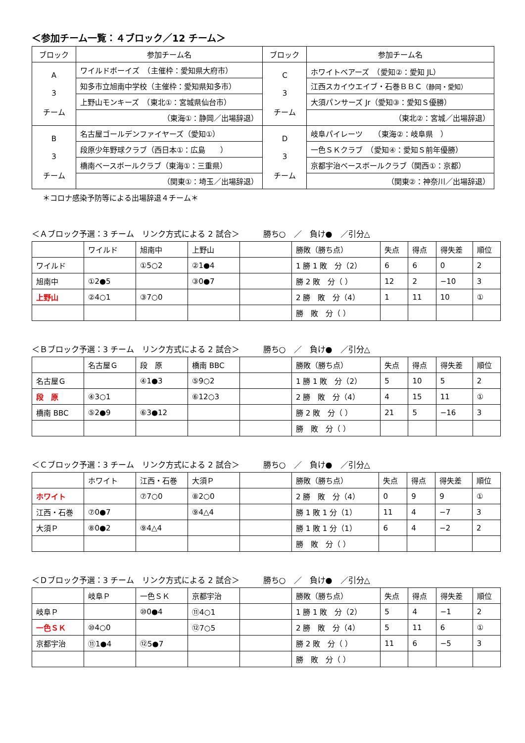＜参加チーム一覧：４ブロック／12 チーム＞
| ブロック | 参加チーム名 | ブロック | 参加チーム名 |
| --- | --- | --- | --- |
| A 3 チーム | ワイルドボーイズ （主催枠：愛知県大府市） | C 3 チーム | ホワイトベアーズ （愛知②：愛知 JL） |
| | 知多市立旭南中学校（主催枠：愛知県知多市） | | 江西スカイウエイブ・石巻ＢＢＣ （静岡・愛知） |
| | 上野山モンキーズ （東北①：宮城県仙台市） | | 大須パンサーズ Jr（愛知③：愛知Ｓ優勝） |
| | （東海①：静岡／出場辞退） | | （東北②：宮城／出場辞退） |
| B 3 チーム | 名古屋ゴールデンファイヤーズ（愛知①） | D 3 チーム | 岐阜パイレーツ （東海②：岐阜県 ） |
| | 段原少年野球クラブ（西日本①：広島 ） | | 一色ＳＫクラブ （愛知④：愛知Ｓ前年優勝） |
| | 橋南ベースボールクラブ（東海①：三重県） | | 京都宇治ベースボールクラブ（関西①：京都） |
| | （関東①：埼玉／出場辞退） | | （関東②：神奈川／出場辞退） |
＊コロナ感染予防等による出場辞退４チーム＊
＜Ａブロック予選：3 チーム　リンク方式による 2 試合＞　　　勝ち○　／　負け●　／引分△
| | ワイルド | 旭南中 | 上野山 | | 勝敗（勝ち点） | 失点 | 得点 | 得失差 | 順位 |
| ワイルド | | ①5○2 | ②1●4 | | 1 勝 1 敗 分（2） | 6 | 6 | 0 | 2 |
| 旭南中 | ①2●5 | | ③0●7 | | 勝 2 敗 分（ ） | 12 | 2 | −10 | 3 |
| 上野山 | ②4○1 | ③7○0 | | | 2 勝 敗 分（4） | 1 | 11 | 10 | ① |
| | | | | | 勝 敗 分（ ） | | | | |
＜Ｂブロック予選：3 チーム　リンク方式による 2 試合＞　　　勝ち○　／　負け●　／引分△
| | 名古屋Ｇ | 段 原 | 橋南 BBC | | 勝敗（勝ち点） | 失点 | 得点 | 得失差 | 順位 |
| 名古屋Ｇ | | ④1●3 | ⑤9○2 | | 1 勝 1 敗 分（2） | 5 | 10 | 5 | 2 |
| 段 原 | ④3○1 | | ⑥12○3 | | 2 勝 敗 分（4） | 4 | 15 | 11 | ① |
| 橋南 BBC | ⑤2●9 | ⑥3●12 | | | 勝 2 敗 分（ ） | 21 | 5 | −16 | 3 |
| | | | | | 勝 敗 分（ ） | | | | |
＜Ｃブロック予選：3 チーム　リンク方式による 2 試合＞　　　勝ち○　／　負け●　／引分△
| | ホワイト | 江西・石巻 | 大須Ｐ | | 勝敗（勝ち点） | 失点 | 得点 | 得失差 | 順位 |
| ホワイト | | ⑦7○0 | ⑧2○0 | | 2 勝 敗 分（4） | 0 | 9 | 9 | ① |
| 江西・石巻 | ⑦0●7 | | ⑨4△4 | | 勝 1 敗 1 分（1） | 11 | 4 | −7 | 3 |
| 大須Ｐ | ⑧0●2 | ⑨4△4 | | | 勝 1 敗 1 分（1） | 6 | 4 | −2 | 2 |
| | | | | | 勝 敗 分（ ） | | | | |
＜Ｄブロック予選：3 チーム　リンク方式による 2 試合＞　　　勝ち○　／　負け●　／引分△
| | 岐阜Ｐ | 一色ＳＫ | 京都宇治 | | 勝敗（勝ち点） | 失点 | 得点 | 得失差 | 順位 |
| 岐阜Ｐ | | ⑩0●4 | ⑪4○1 | | 1 勝 1 敗 分（2） | 5 | 4 | −1 | 2 |
| 一色ＳＫ | ⑩4○0 | | ⑫7○5 | | 2 勝 敗 分（4） | 5 | 11 | 6 | ① |
| 京都宇治 | ⑪1●4 | ⑫5●7 | | | 勝 2 敗 分（ ） | 11 | 6 | −5 | 3 |
| | | | | | 勝 敗 分（ ） | | | | |